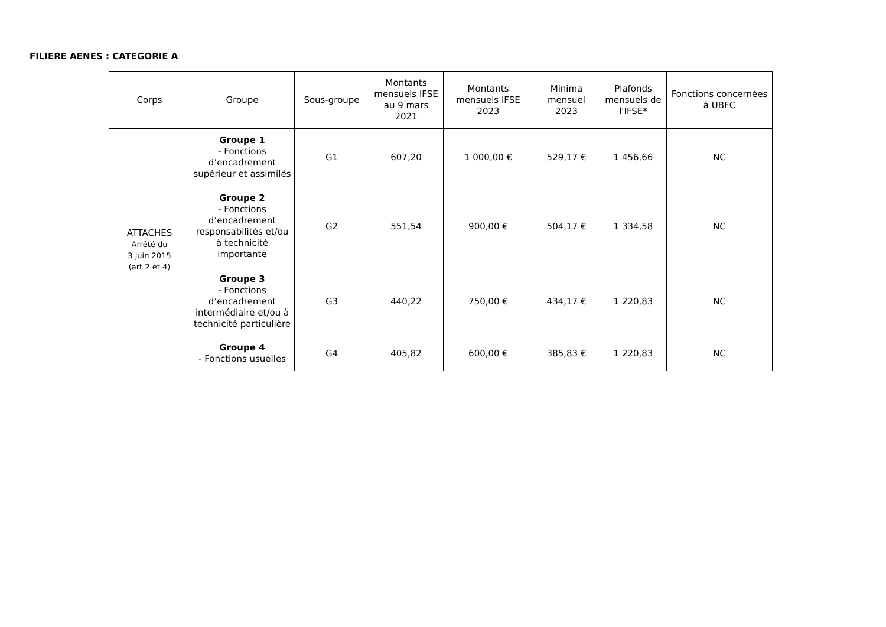FILIERE AENES : CATEGORIE A
| Corps | Groupe | Sous-groupe | Montants mensuels IFSE au 9 mars 2021 | Montants mensuels IFSE 2023 | Minima mensuel 2023 | Plafonds mensuels de l'IFSE* | Fonctions concernées à UBFC |
| --- | --- | --- | --- | --- | --- | --- | --- |
| ATTACHES Arrêté du 3 juin 2015 (art.2 et 4) | Groupe 1 - Fonctions d’encadrement supérieur et assimilés | G1 | 607,20 | 1 000,00 € | 529,17 € | 1 456,66 | NC |
| | Groupe 2 - Fonctions d’encadrement responsabilités et/ou à technicité importante | G2 | 551,54 | 900,00 € | 504,17 € | 1 334,58 | NC |
| | Groupe 3 - Fonctions d’encadrement intermédiaire et/ou à technicité particulière | G3 | 440,22 | 750,00 € | 434,17 € | 1 220,83 | NC |
| | Groupe 4 - Fonctions usuelles | G4 | 405,82 | 600,00 € | 385,83 € | 1 220,83 | NC |